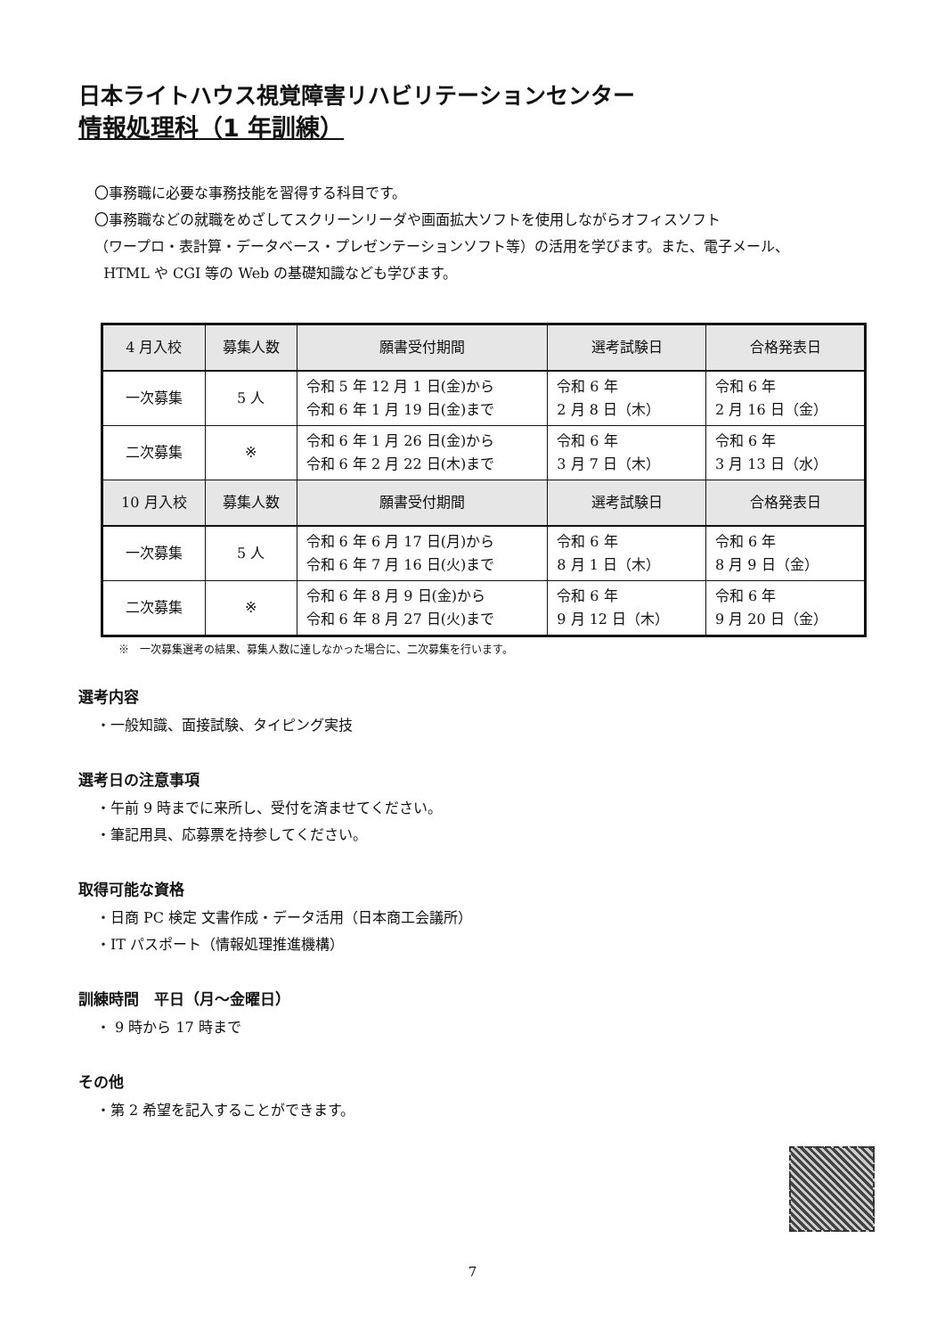日本ライトハウス視覚障害リハビリテーションセンター
情報処理科（1 年訓練）
〇事務職に必要な事務技能を習得する科目です。
〇事務職などの就職をめざしてスクリーンリーダや画面拡大ソフトを使用しながらオフィスソフト
（ワープロ・表計算・データベース・プレゼンテーションソフト等）の活用を学びます。また、電子メール、
HTML や CGI 等の Web の基礎知識なども学びます。
| 4 月入校 | 募集人数 | 願書受付期間 | 選考試験日 | 合格発表日 |
| --- | --- | --- | --- | --- |
| 一次募集 | 5 人 | 令和 5 年 12 月 1 日(金)から 令和 6 年 1 月 19 日(金)まで | 令和 6 年 2 月 8 日（木） | 令和 6 年 2 月 16 日（金） |
| 二次募集 | ※ | 令和 6 年 1 月 26 日(金)から 令和 6 年 2 月 22 日(木)まで | 令和 6 年 3 月 7 日（木） | 令和 6 年 3 月 13 日（水） |
| 10 月入校 | 募集人数 | 願書受付期間 | 選考試験日 | 合格発表日 |
| 一次募集 | 5 人 | 令和 6 年 6 月 17 日(月)から 令和 6 年 7 月 16 日(火)まで | 令和 6 年 8 月 1 日（木） | 令和 6 年 8 月 9 日（金） |
| 二次募集 | ※ | 令和 6 年 8 月 9 日(金)から 令和 6 年 8 月 27 日(火)まで | 令和 6 年 9 月 12 日（木） | 令和 6 年 9 月 20 日（金） |
※　一次募集選考の結果、募集人数に達しなかった場合に、二次募集を行います。
選考内容
・一般知識、面接試験、タイピング実技
選考日の注意事項
・午前 9 時までに来所し、受付を済ませてください。
・筆記用具、応募票を持参してください。
取得可能な資格
・日商 PC 検定 文書作成・データ活用（日本商工会議所）
・IT パスポート（情報処理推進機構）
訓練時間　平日（月～金曜日）
・ 9 時から 17 時まで
その他
・第 2 希望を記入することができます。
7